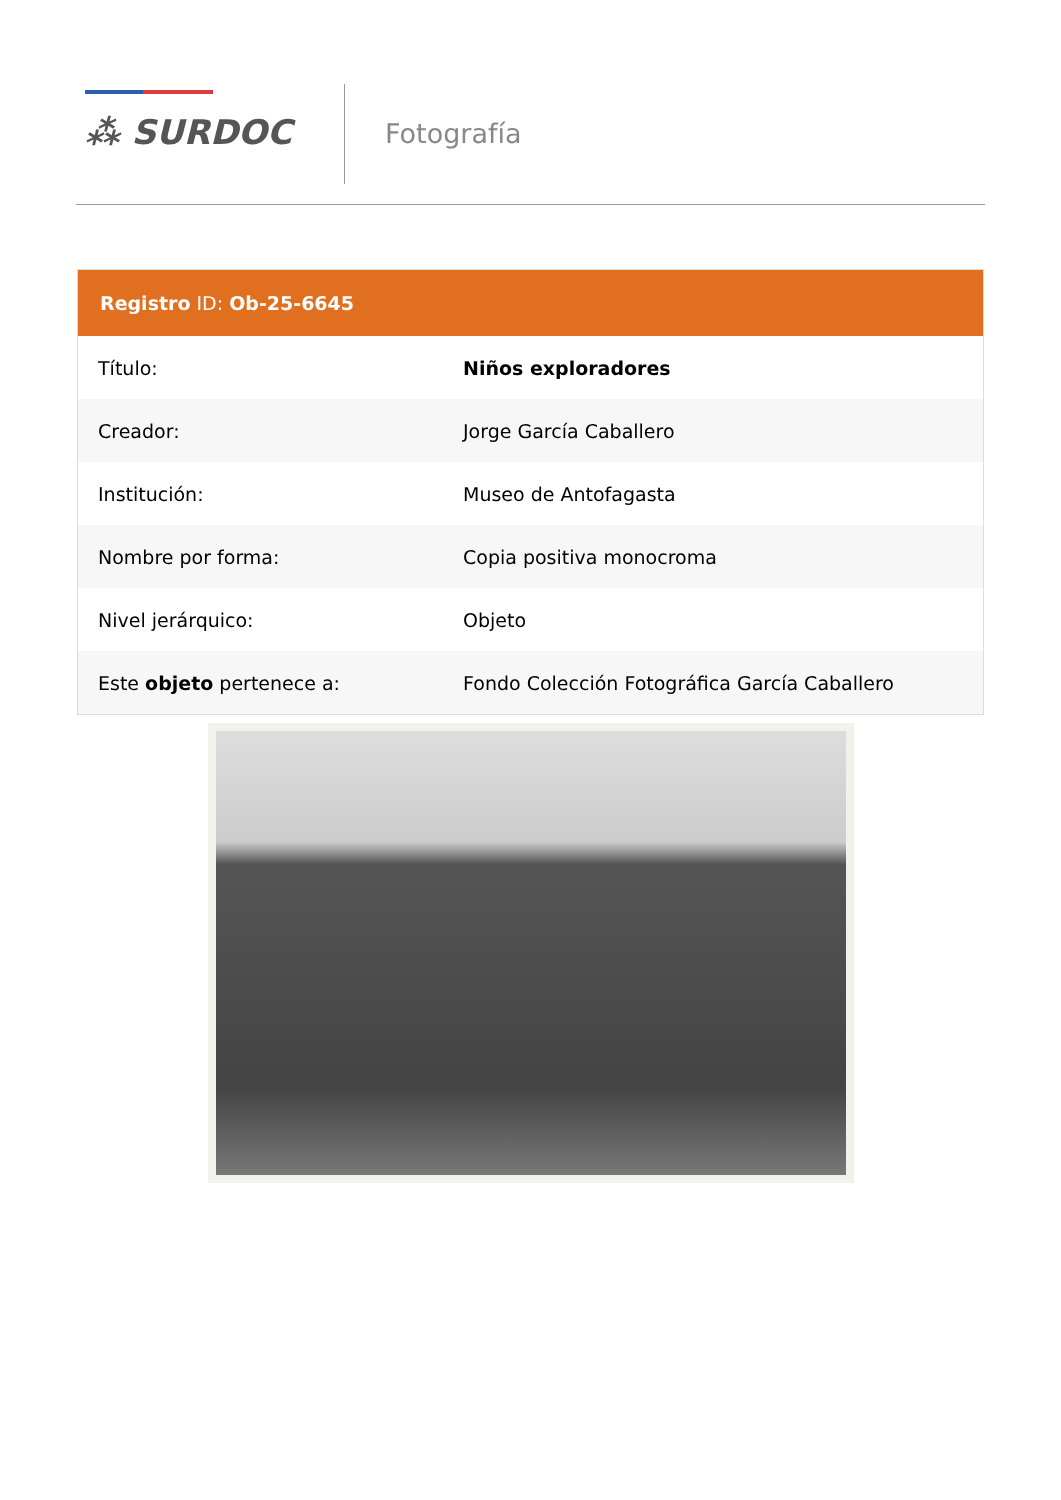⁂ SURDOC Fotografía
Registro ID: Ob-25-6645
| Título: | Niños exploradores |
| Creador: | Jorge García Caballero |
| Institución: | Museo de Antofagasta |
| Nombre por forma: | Copia positiva monocroma |
| Nivel jerárquico: | Objeto |
| Este objeto pertenece a: | Fondo Colección Fotográfica García Caballero |